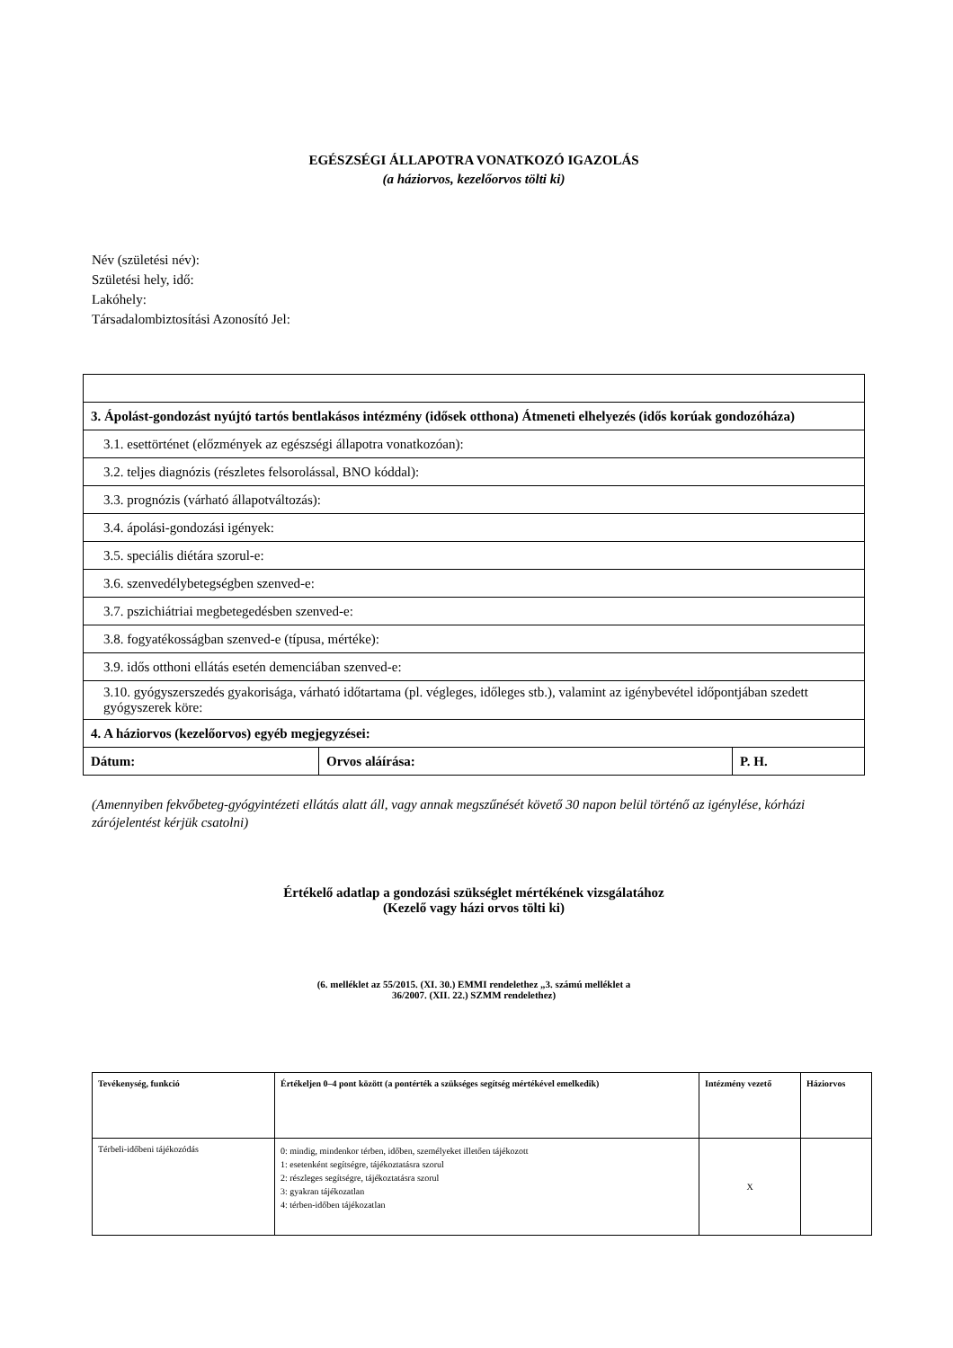EGÉSZSÉGI ÁLLAPOTRA VONATKOZÓ IGAZOLÁS
(a háziorvos, kezelőorvos tölti ki)
Név (születési név):
Születési hely, idő:
Lakóhely:
Társadalombiztosítási Azonosító Jel:
| 3. Ápolást-gondozást nyújtó tartós bentlakásos intézmény (idősek otthona) Átmeneti elhelyezés (idős korúak gondozóháza) | | |
| 3.1. esettörténet (előzmények az egészségi állapotra vonatkozóan): | | |
| 3.2. teljes diagnózis (részletes felsorolással, BNO kóddal): | | |
| 3.3. prognózis (várható állapotváltozás): | | |
| 3.4. ápolási-gondozási igények: | | |
| 3.5. speciális diétára szorul-e: | | |
| 3.6. szenvedélybetegségben szenved-e: | | |
| 3.7. pszichiátriai megbetegedésben szenved-e: | | |
| 3.8. fogyatékosságban szenved-e (típusa, mértéke): | | |
| 3.9. idős otthoni ellátás esetén demenciában szenved-e: | | |
| 3.10. gyógyszerszedés gyakorisága, várható időtartama (pl. végleges, időleges stb.), valamint az igénybevétel időpontjában szedett gyógyszerek köre: | | |
| 4. A háziorvos (kezelőorvos) egyéb megjegyzései: | | |
| Dátum: | Orvos aláírása: | P. H. |
(Amennyiben fekvőbeteg-gyógyintézeti ellátás alatt áll, vagy annak megszűnését követő 30 napon belül történő az igénylése, kórházi zárójelentést kérjük csatolni)
Értékelő adatlap a gondozási szükséglet mértékének vizsgálatához
(Kezelő vagy házi orvos tölti ki)
(6. melléklet az 55/2015. (XI. 30.) EMMI rendelethez „3. számú melléklet a
36/2007. (XII. 22.) SZMM rendelethez)
| Tevékenység, funkció | Értékeljen 0–4 pont között (a pontérték a szükséges segítség mértékével emelkedik) | Intézmény vezető | Háziorvos |
| --- | --- | --- | --- |
| Térbeli-időbeni tájékozódás | 0: mindig, mindenkor térben, időben, személyeket illetően tájékozott 1: esetenként segítségre, tájékoztatásra szorul 2: részleges segítségre, tájékoztatásra szorul 3: gyakran tájékozatlan 4: térben-időben tájékozatlan | X | |